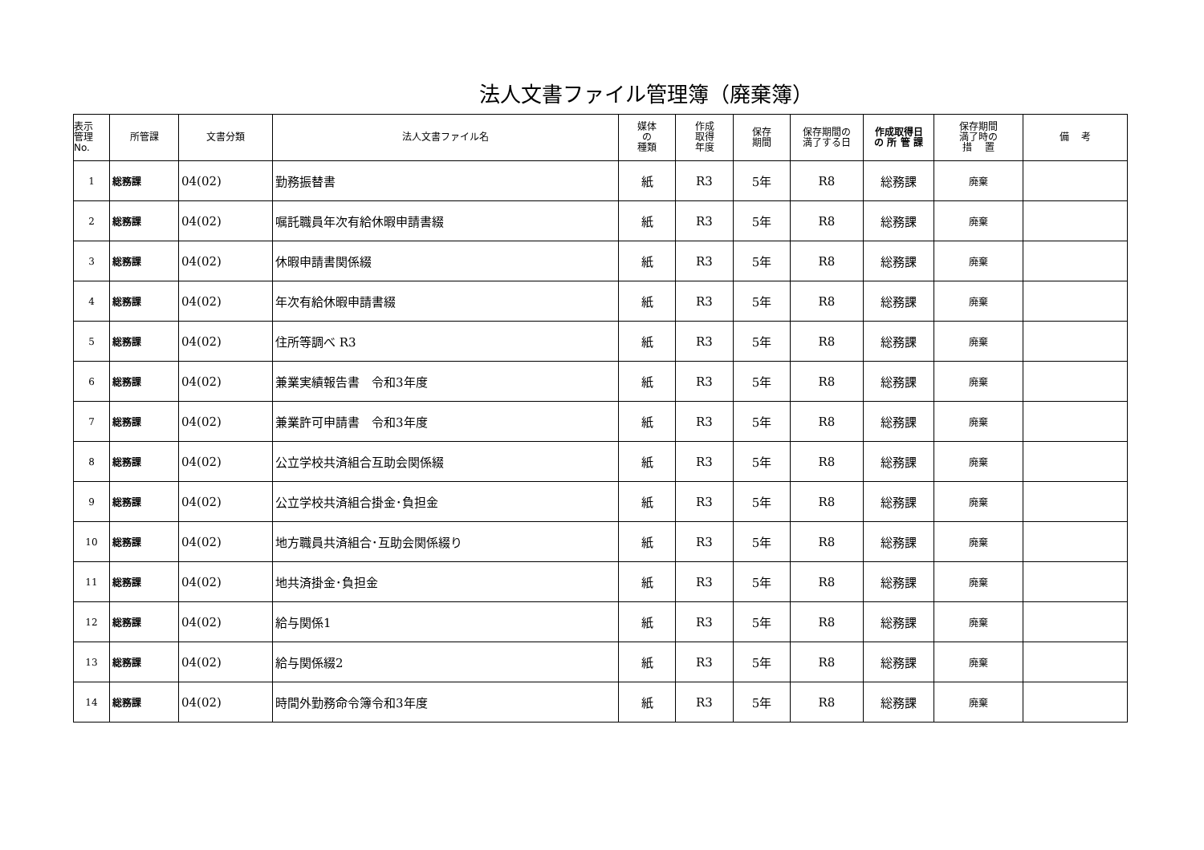法人文書ファイル管理簿（廃棄簿）
| 表示 管理 No. | 所管課 | 文書分類 | 法人文書ファイル名 | 媒体 の 種類 | 作成 取得 年度 | 保存 期間 | 保存期間の 満了する日 | 作成取得日 の 所 管 課 | 保存期間 満了時の 措 置 | 備 考 |
| --- | --- | --- | --- | --- | --- | --- | --- | --- | --- | --- |
| 1 | 総務課 | 04(02) | 勤務振替書 | 紙 | R3 | 5年 | R8 | 総務課 | 廃棄 | |
| 2 | 総務課 | 04(02) | 嘱託職員年次有給休暇申請書綴 | 紙 | R3 | 5年 | R8 | 総務課 | 廃棄 | |
| 3 | 総務課 | 04(02) | 休暇申請書関係綴 | 紙 | R3 | 5年 | R8 | 総務課 | 廃棄 | |
| 4 | 総務課 | 04(02) | 年次有給休暇申請書綴 | 紙 | R3 | 5年 | R8 | 総務課 | 廃棄 | |
| 5 | 総務課 | 04(02) | 住所等調べ R3 | 紙 | R3 | 5年 | R8 | 総務課 | 廃棄 | |
| 6 | 総務課 | 04(02) | 兼業実績報告書 令和3年度 | 紙 | R3 | 5年 | R8 | 総務課 | 廃棄 | |
| 7 | 総務課 | 04(02) | 兼業許可申請書 令和3年度 | 紙 | R3 | 5年 | R8 | 総務課 | 廃棄 | |
| 8 | 総務課 | 04(02) | 公立学校共済組合互助会関係綴 | 紙 | R3 | 5年 | R8 | 総務課 | 廃棄 | |
| 9 | 総務課 | 04(02) | 公立学校共済組合掛金･負担金 | 紙 | R3 | 5年 | R8 | 総務課 | 廃棄 | |
| 10 | 総務課 | 04(02) | 地方職員共済組合･互助会関係綴り | 紙 | R3 | 5年 | R8 | 総務課 | 廃棄 | |
| 11 | 総務課 | 04(02) | 地共済掛金･負担金 | 紙 | R3 | 5年 | R8 | 総務課 | 廃棄 | |
| 12 | 総務課 | 04(02) | 給与関係1 | 紙 | R3 | 5年 | R8 | 総務課 | 廃棄 | |
| 13 | 総務課 | 04(02) | 給与関係綴2 | 紙 | R3 | 5年 | R8 | 総務課 | 廃棄 | |
| 14 | 総務課 | 04(02) | 時間外勤務命令簿令和3年度 | 紙 | R3 | 5年 | R8 | 総務課 | 廃棄 | |